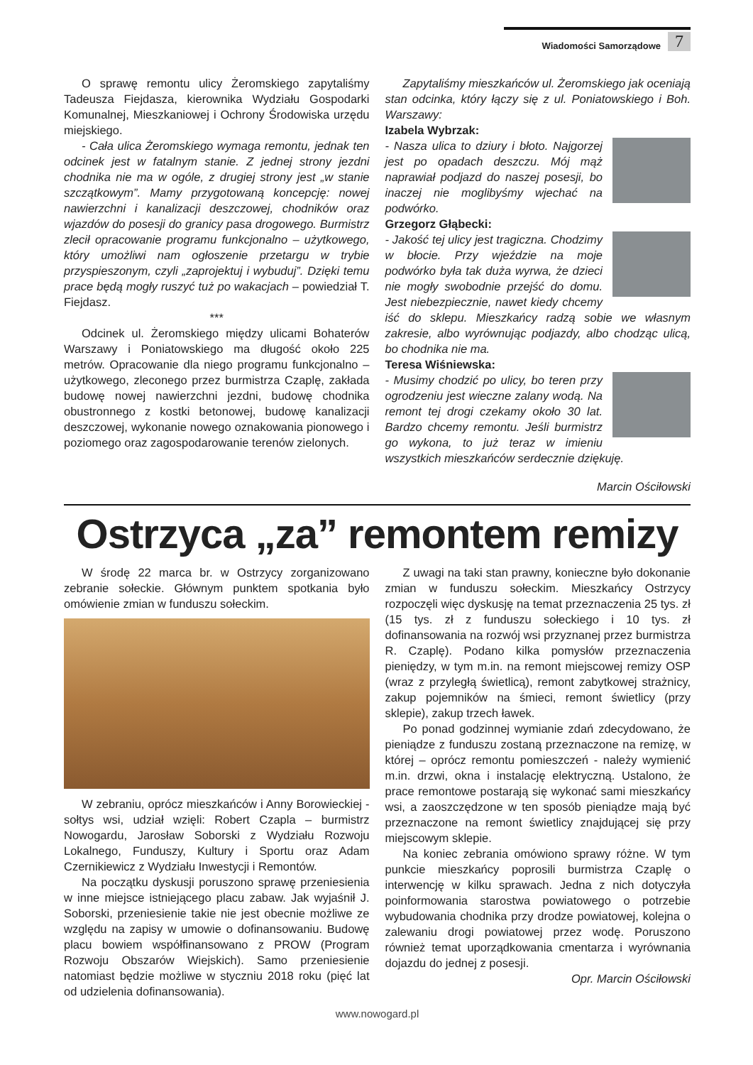Wiadomości Samorządowe 7
O sprawę remontu ulicy Żeromskiego zapytaliśmy Tadeusza Fiejdasza, kierownika Wydziału Gospodarki Komunalnej, Mieszkaniowej i Ochrony Środowiska urzędu miejskiego.
- Cała ulica Żeromskiego wymaga remontu, jednak ten odcinek jest w fatalnym stanie. Z jednej strony jezdni chodnika nie ma w ogóle, z drugiej strony jest „w stanie szczątkowym”. Mamy przygotowaną koncepcję: nowej nawierzchni i kanalizacji deszczowej, chodników oraz wjazdów do posesji do granicy pasa drogowego. Burmistrz zlecił opracowanie programu funkcjonalno – użytkowego, który umożliwi nam ogłoszenie przetargu w trybie przyspieszonym, czyli „zaprojektuj i wybuduj”. Dzięki temu prace będą mogły ruszyć tuż po wakacjach – powiedział T. Fiejdasz.
***
Odcinek ul. Żeromskiego między ulicami Bohaterów Warszawy i Poniatowskiego ma długość około 225 metrów. Opracowanie dla niego programu funkcjonalno – użytkowego, zleconego przez burmistrza Czaplę, zakłada budowę nowej nawierzchni jezdni, budowę chodnika obustronnego z kostki betonowej, budowę kanalizacji deszczowej, wykonanie nowego oznakowania pionowego i poziomego oraz zagospodarowanie terenów zielonych.
Zapytaliśmy mieszkańców ul. Żeromskiego jak oceniają stan odcinka, który łączy się z ul. Poniatowskiego i Boh. Warszawy:
Izabela Wybrzak:
- Nasza ulica to dziury i błoto. Najgorzej jest po opadach deszczu. Mój mąż naprawiał podjazd do naszej posesji, bo inaczej nie moglibyśmy wjechać na podwórko.
Grzegorz Głąbecki:
- Jakość tej ulicy jest tragiczna. Chodzimy w błocie. Przy wjeździe na moje podwórko była tak duża wyrwa, że dzieci nie mogły swobodnie przejść do domu. Jest niebezpiecznie, nawet kiedy chcemy iść do sklepu. Mieszkańcy radzą sobie we własnym zakresie, albo wyrównując podjazdy, albo chodząc ulicą, bo chodnika nie ma.
Teresa Wiśniewska:
- Musimy chodzić po ulicy, bo teren przy ogrodzeniu jest wieczne zalany wodą. Na remont tej drogi czekamy około 30 lat. Bardzo chcemy remontu. Jeśli burmistrz go wykona, to już teraz w imieniu wszystkich mieszkańców serdecznie dziękuję.
Marcin Ościłowski
Ostrzyca „za” remontem remizy
W środę 22 marca br. w Ostrzycy zorganizowano zebranie sołeckie. Głównym punktem spotkania było omówienie zmian w funduszu sołeckim.
W zebraniu, oprócz mieszkańców i Anny Borowieckiej - sołtys wsi, udział wzięli: Robert Czapla – burmistrz Nowogardu, Jarosław Soborski z Wydziału Rozwoju Lokalnego, Funduszy, Kultury i Sportu oraz Adam Czernikiewicz z Wydziału Inwestycji i Remontów.
Na początku dyskusji poruszono sprawę przeniesienia w inne miejsce istniejącego placu zabaw. Jak wyjaśnił J. Soborski, przeniesienie takie nie jest obecnie możliwe ze względu na zapisy w umowie o dofinansowaniu. Budowę placu bowiem współfinansowano z PROW (Program Rozwoju Obszarów Wiejskich). Samo przeniesienie natomiast będzie możliwe w styczniu 2018 roku (pięć lat od udzielenia dofinansowania).
Z uwagi na taki stan prawny, konieczne było dokonanie zmian w funduszu sołeckim. Mieszkańcy Ostrzycy rozpoczęli więc dyskusję na temat przeznaczenia 25 tys. zł (15 tys. zł z funduszu sołeckiego i 10 tys. zł dofinansowania na rozwój wsi przyznanej przez burmistrza R. Czaplę). Podano kilka pomysłów przeznaczenia pieniędzy, w tym m.in. na remont miejscowej remizy OSP (wraz z przyległą świetlicą), remont zabytkowej strażnicy, zakup pojemników na śmieci, remont świetlicy (przy sklepie), zakup trzech ławek.
Po ponad godzinnej wymianie zdań zdecydowano, że pieniądze z funduszu zostaną przeznaczone na remizę, w której – oprócz remontu pomieszczeń - należy wymienić m.in. drzwi, okna i instalację elektryczną. Ustalono, że prace remontowe postarają się wykonać sami mieszkańcy wsi, a zaoszczędzone w ten sposób pieniądze mają być przeznaczone na remont świetlicy znajdującej się przy miejscowym sklepie.
Na koniec zebrania omówiono sprawy różne. W tym punkcie mieszkańcy poprosili burmistrza Czaplę o interwencję w kilku sprawach. Jedna z nich dotyczyła poinformowania starostwa powiatowego o potrzebie wybudowania chodnika przy drodze powiatowej, kolejna o zalewaniu drogi powiatowej przez wodę. Poruszono również temat uporządkowania cmentarza i wyrównania dojazdu do jednej z posesji.
Opr. Marcin Ościłowski
www.nowogard.pl